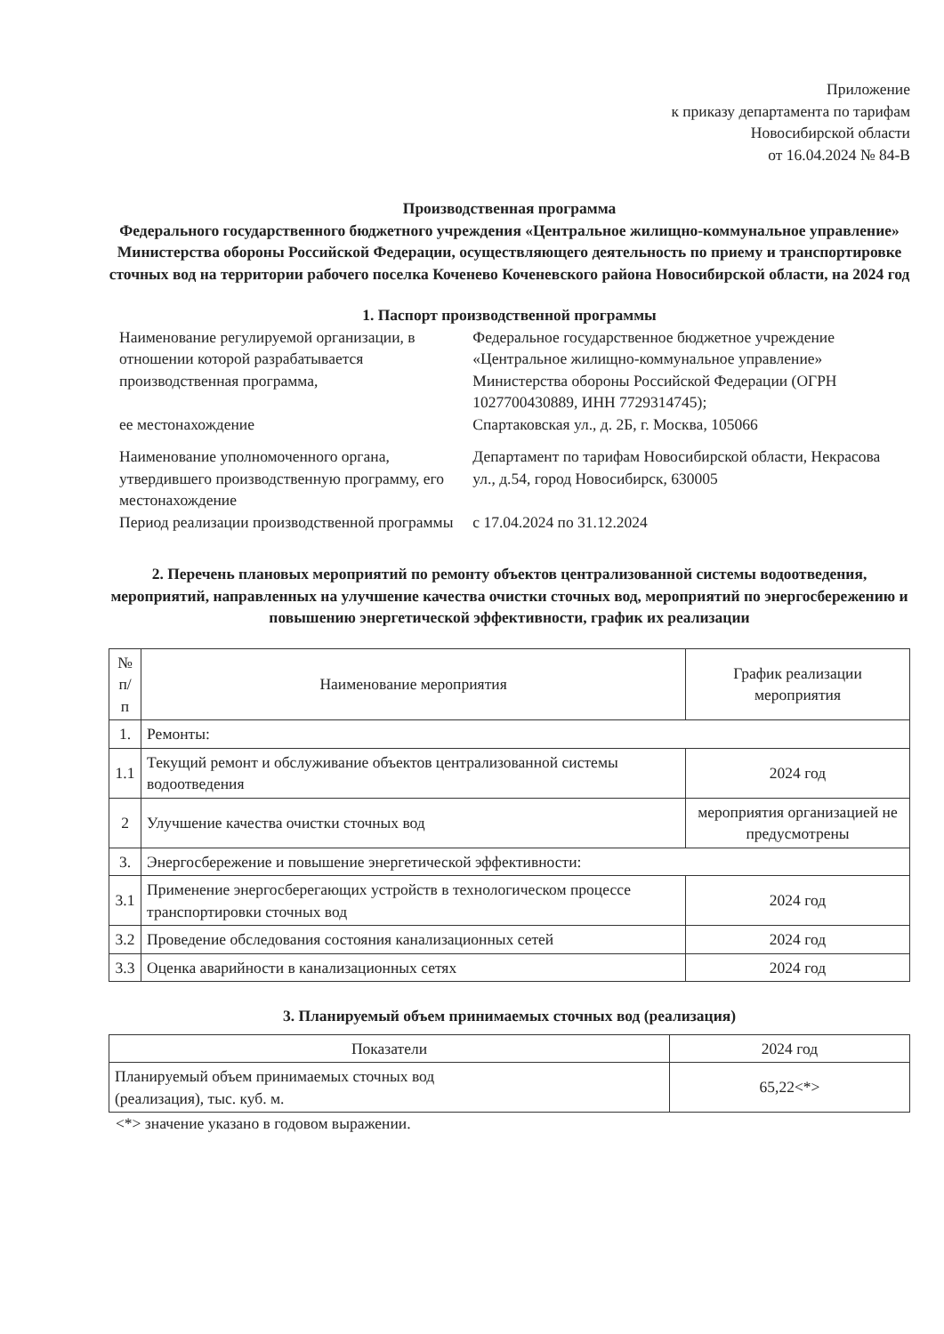Приложение
к приказу департамента по тарифам
Новосибирской области
от 16.04.2024 № 84-В
Производственная программа
Федерального государственного бюджетного учреждения «Центральное жилищно-коммунальное управление» Министерства обороны Российской Федерации, осуществляющего деятельность по приему и транспортировке сточных вод на территории рабочего поселка Коченево Коченевского района Новосибирской области, на 2024 год
1. Паспорт производственной программы
| Наименование регулируемой организации, в отношении которой разрабатывается производственная программа, ее местонахождение | Федеральное государственное бюджетное учреждение «Центральное жилищно-коммунальное управление» Министерства обороны Российской Федерации (ОГРН 1027700430889, ИНН 7729314745); Спартаковская ул., д. 2Б, г. Москва, 105066 |
| Наименование уполномоченного органа, утвердившего производственную программу, его местонахождение | Департамент по тарифам Новосибирской области, Некрасова ул., д.54, город Новосибирск, 630005 |
| Период реализации производственной программы | с 17.04.2024 по 31.12.2024 |
2. Перечень плановых мероприятий по ремонту объектов централизованной системы водоотведения, мероприятий, направленных на улучшение качества очистки сточных вод, мероприятий по энергосбережению и повышению энергетической эффективности, график их реализации
| № п/п | Наименование мероприятия | График реализации мероприятия |
| --- | --- | --- |
| 1. | Ремонты: | |
| 1.1 | Текущий ремонт и обслуживание объектов централизованной системы водоотведения | 2024 год |
| 2 | Улучшение качества очистки сточных вод | мероприятия организацией не предусмотрены |
| 3. | Энергосбережение и повышение энергетической эффективности: | |
| 3.1 | Применение энергосберегающих устройств в технологическом процессе транспортировки сточных вод | 2024 год |
| 3.2 | Проведение обследования состояния канализационных сетей | 2024 год |
| 3.3 | Оценка аварийности в канализационных сетях | 2024 год |
3. Планируемый объем принимаемых сточных вод (реализация)
| Показатели | 2024 год |
| --- | --- |
| Планируемый объем принимаемых сточных вод (реализация), тыс. куб. м. | 65,22<*> |
<*> значение указано в годовом выражении.